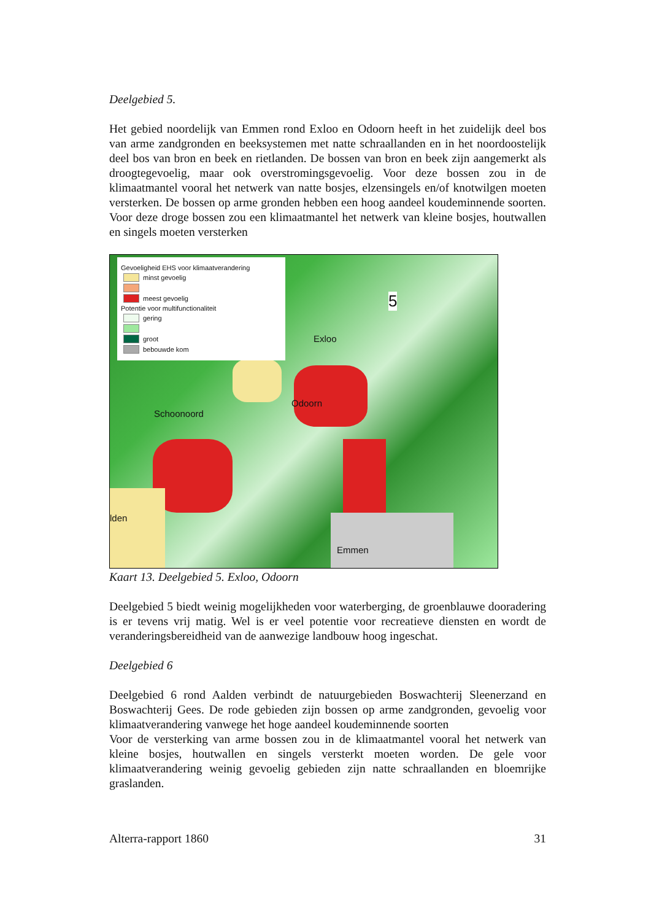Deelgebied 5.
Het gebied noordelijk van Emmen rond Exloo en Odoorn heeft in het zuidelijk deel bos van arme zandgronden en beeksystemen met natte schraallanden en in het noordoostelijk deel bos van bron en beek en rietlanden. De bossen van bron en beek zijn aangemerkt als droogtegevoelig, maar ook overstromingsgevoelig. Voor deze bossen zou in de klimaatmantel vooral het netwerk van natte bosjes, elzensingels en/of knotwilgen moeten versterken. De bossen op arme gronden hebben een hoog aandeel koudeminnende soorten. Voor deze droge bossen zou een klimaatmantel het netwerk van kleine bosjes, houtwallen en singels moeten versterken
Gevoeligheid EHS voor klimaatverandering
minst gevoelig
meest gevoelig
Potentie voor multifunctionaliteit
gering
groot
bebouwde kom
5
Exloo
Odoorn
Schoonoord
lden
Emmen
Kaart 13. Deelgebied 5. Exloo, Odoorn
Deelgebied 5 biedt weinig mogelijkheden voor waterberging, de groenblauwe dooradering is er tevens vrij matig. Wel is er veel potentie voor recreatieve diensten en wordt de veranderingsbereidheid van de aanwezige landbouw hoog ingeschat.
Deelgebied 6
Deelgebied 6 rond Aalden verbindt de natuurgebieden Boswachterij Sleenerzand en Boswachterij Gees. De rode gebieden zijn bossen op arme zandgronden, gevoelig voor klimaatverandering vanwege het hoge aandeel koudeminnende soorten
Voor de versterking van arme bossen zou in de klimaatmantel vooral het netwerk van kleine bosjes, houtwallen en singels versterkt moeten worden. De gele voor klimaatverandering weinig gevoelig gebieden zijn natte schraallanden en bloemrijke graslanden.
Alterra-rapport 1860 31